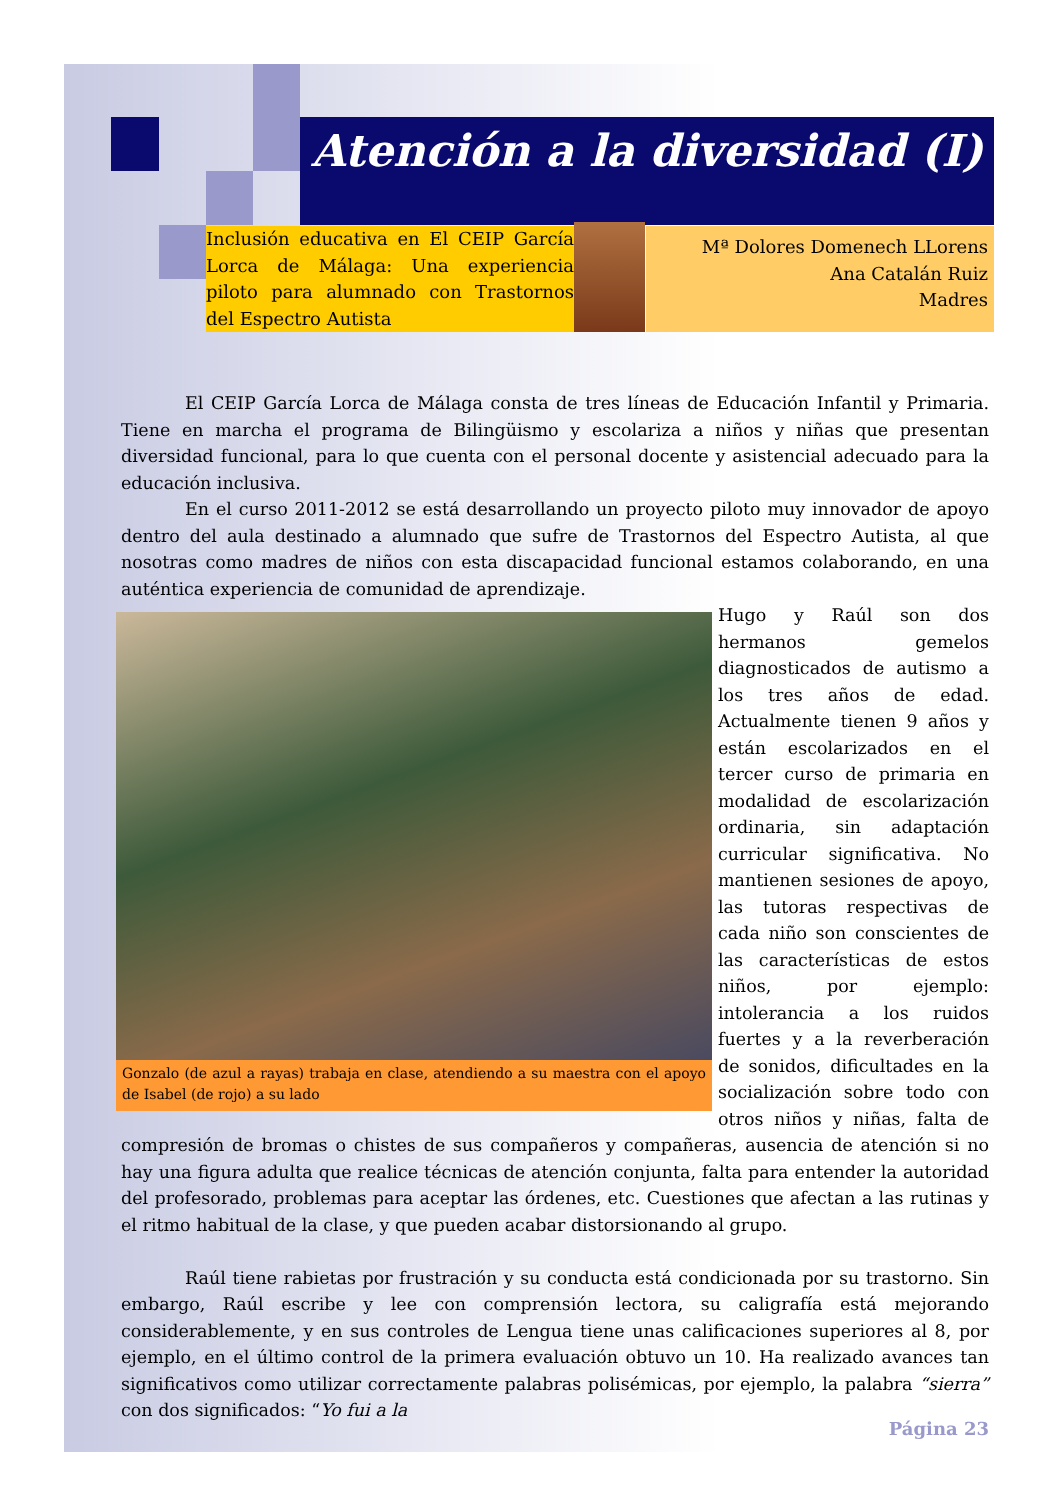Atención a la diversidad (I)
Inclusión educativa en El CEIP García Lorca de Málaga: Una experiencia piloto para alumnado con Trastornos del Espectro Autista
Mª Dolores Domenech LLorens
Ana Catalán Ruiz
Madres
El CEIP García Lorca de Málaga consta de tres líneas de Educación Infantil y Primaria. Tiene en marcha el programa de Bilingüismo y escolariza a niños y niñas que presentan diversidad funcional, para lo que cuenta con el personal docente y asistencial adecuado para la educación inclusiva.
En el curso 2011-2012 se está desarrollando un proyecto piloto muy innovador de apoyo dentro del aula destinado a alumnado que sufre de Trastornos del Espectro Autista, al que nosotras como madres de niños con esta discapacidad funcional estamos colaborando, en una auténtica experiencia de comunidad de aprendizaje.
Gonzalo (de azul a rayas) trabaja en clase, atendiendo a su maestra con el apoyo de Isabel (de rojo) a su lado
Hugo y Raúl son dos hermanos gemelos diagnosticados de autismo a los tres años de edad. Actualmente tienen 9 años y están escolarizados en el tercer curso de primaria en modalidad de escolarización ordinaria, sin adaptación curricular significativa. No mantienen sesiones de apoyo, las tutoras respectivas de cada niño son conscientes de las características de estos niños, por ejemplo: intolerancia a los ruidos fuertes y a la reverberación de sonidos, dificultades en la socialización sobre todo con otros niños y niñas, falta de compresión de bromas o chistes de sus compañeros y compañeras, ausencia de atención si no hay una figura adulta que realice técnicas de atención conjunta, falta para entender la autoridad del profesorado, problemas para aceptar las órdenes, etc. Cuestiones que afectan a las rutinas y el ritmo habitual de la clase, y que pueden acabar distorsionando al grupo.
Raúl tiene rabietas por frustración y su conducta está condicionada por su trastorno. Sin embargo, Raúl escribe y lee con comprensión lectora, su caligrafía está mejorando considerablemente, y en sus controles de Lengua tiene unas calificaciones superiores al 8, por ejemplo, en el último control de la primera evaluación obtuvo un 10. Ha realizado avances tan significativos como utilizar correctamente palabras polisémicas, por ejemplo, la palabra “sierra” con dos significados: “Yo fui a la
Página 23